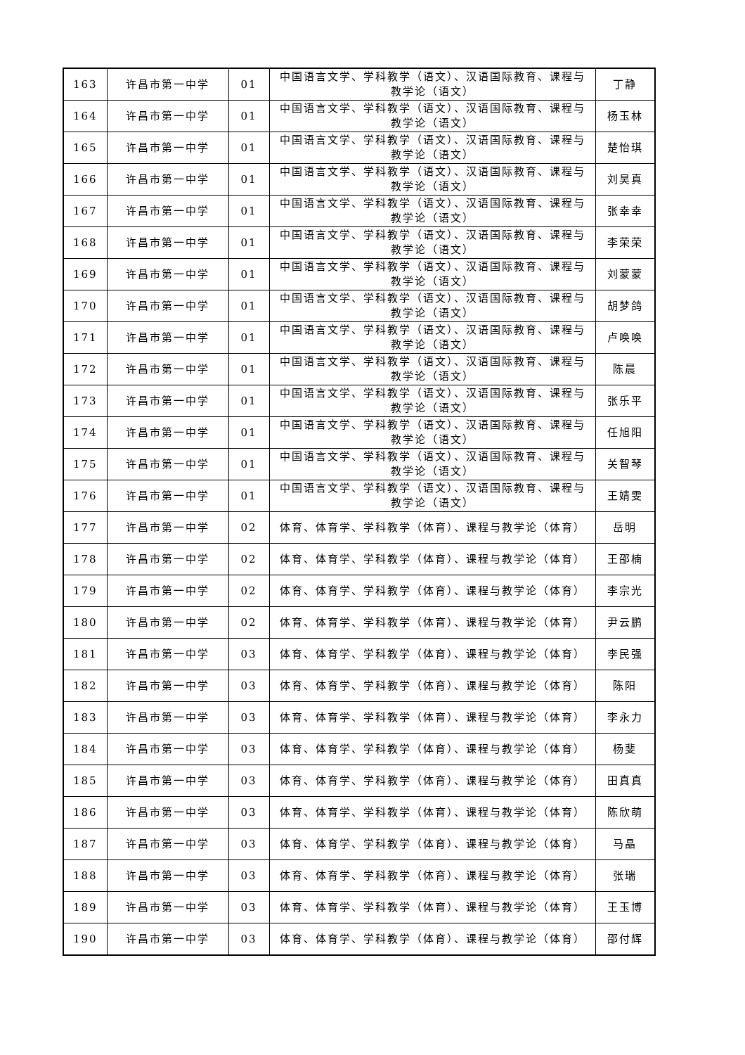| 163 | 许昌市第一中学 | 01 | 中国语言文学、学科教学（语文）、汉语国际教育、课程与教学论（语文） | 丁静 |
| 164 | 许昌市第一中学 | 01 | 中国语言文学、学科教学（语文）、汉语国际教育、课程与教学论（语文） | 杨玉林 |
| 165 | 许昌市第一中学 | 01 | 中国语言文学、学科教学（语文）、汉语国际教育、课程与教学论（语文） | 楚怡琪 |
| 166 | 许昌市第一中学 | 01 | 中国语言文学、学科教学（语文）、汉语国际教育、课程与教学论（语文） | 刘昊真 |
| 167 | 许昌市第一中学 | 01 | 中国语言文学、学科教学（语文）、汉语国际教育、课程与教学论（语文） | 张幸幸 |
| 168 | 许昌市第一中学 | 01 | 中国语言文学、学科教学（语文）、汉语国际教育、课程与教学论（语文） | 李荣荣 |
| 169 | 许昌市第一中学 | 01 | 中国语言文学、学科教学（语文）、汉语国际教育、课程与教学论（语文） | 刘蒙蒙 |
| 170 | 许昌市第一中学 | 01 | 中国语言文学、学科教学（语文）、汉语国际教育、课程与教学论（语文） | 胡梦鸽 |
| 171 | 许昌市第一中学 | 01 | 中国语言文学、学科教学（语文）、汉语国际教育、课程与教学论（语文） | 卢唤唤 |
| 172 | 许昌市第一中学 | 01 | 中国语言文学、学科教学（语文）、汉语国际教育、课程与教学论（语文） | 陈晨 |
| 173 | 许昌市第一中学 | 01 | 中国语言文学、学科教学（语文）、汉语国际教育、课程与教学论（语文） | 张乐平 |
| 174 | 许昌市第一中学 | 01 | 中国语言文学、学科教学（语文）、汉语国际教育、课程与教学论（语文） | 任旭阳 |
| 175 | 许昌市第一中学 | 01 | 中国语言文学、学科教学（语文）、汉语国际教育、课程与教学论（语文） | 关智琴 |
| 176 | 许昌市第一中学 | 01 | 中国语言文学、学科教学（语文）、汉语国际教育、课程与教学论（语文） | 王婧雯 |
| 177 | 许昌市第一中学 | 02 | 体育、体育学、学科教学（体育）、课程与教学论（体育） | 岳明 |
| 178 | 许昌市第一中学 | 02 | 体育、体育学、学科教学（体育）、课程与教学论（体育） | 王邵楠 |
| 179 | 许昌市第一中学 | 02 | 体育、体育学、学科教学（体育）、课程与教学论（体育） | 李宗光 |
| 180 | 许昌市第一中学 | 02 | 体育、体育学、学科教学（体育）、课程与教学论（体育） | 尹云鹏 |
| 181 | 许昌市第一中学 | 03 | 体育、体育学、学科教学（体育）、课程与教学论（体育） | 李民强 |
| 182 | 许昌市第一中学 | 03 | 体育、体育学、学科教学（体育）、课程与教学论（体育） | 陈阳 |
| 183 | 许昌市第一中学 | 03 | 体育、体育学、学科教学（体育）、课程与教学论（体育） | 李永力 |
| 184 | 许昌市第一中学 | 03 | 体育、体育学、学科教学（体育）、课程与教学论（体育） | 杨斐 |
| 185 | 许昌市第一中学 | 03 | 体育、体育学、学科教学（体育）、课程与教学论（体育） | 田真真 |
| 186 | 许昌市第一中学 | 03 | 体育、体育学、学科教学（体育）、课程与教学论（体育） | 陈欣萌 |
| 187 | 许昌市第一中学 | 03 | 体育、体育学、学科教学（体育）、课程与教学论（体育） | 马晶 |
| 188 | 许昌市第一中学 | 03 | 体育、体育学、学科教学（体育）、课程与教学论（体育） | 张瑞 |
| 189 | 许昌市第一中学 | 03 | 体育、体育学、学科教学（体育）、课程与教学论（体育） | 王玉博 |
| 190 | 许昌市第一中学 | 03 | 体育、体育学、学科教学（体育）、课程与教学论（体育） | 邵付辉 |